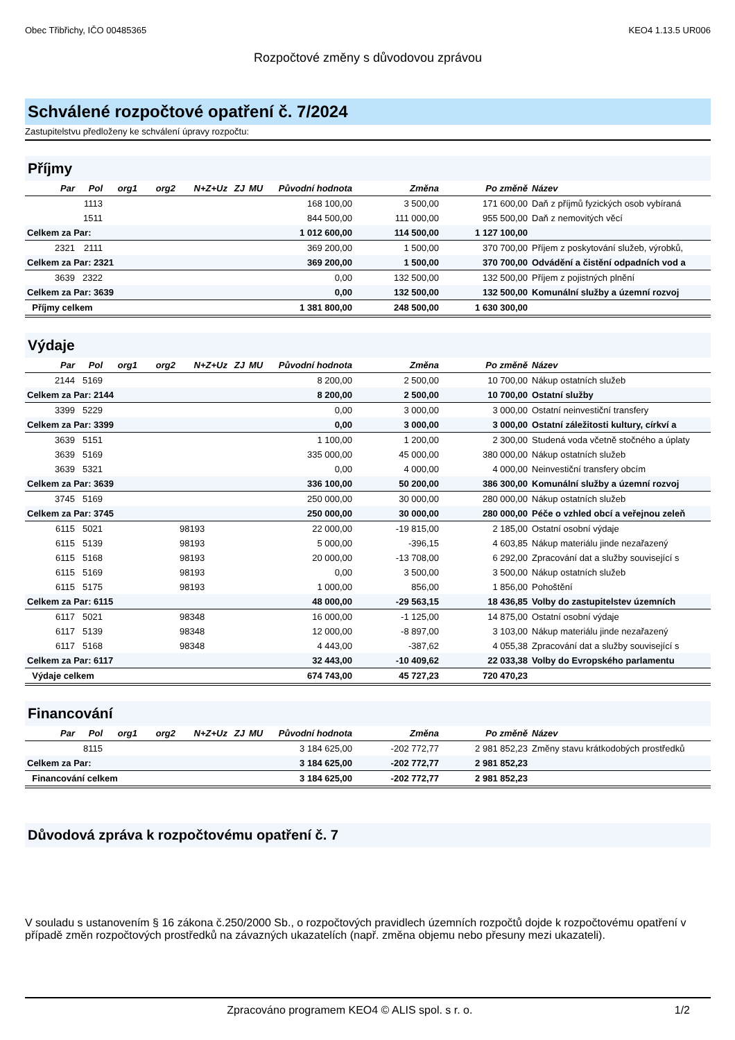Obec Třibřichy, IČO 00485365 KEO4 1.13.5 UR006
Rozpočtové změny s důvodovou zprávou
Schválené rozpočtové opatření č. 7/2024
Zastupitelstvu předloženy ke schválení úpravy rozpočtu:
Příjmy
| Par | Pol | org1 | org2 | N+Z+Uz | ZJ | MU | Původní hodnota | Změna | Po změně | Název |
| --- | --- | --- | --- | --- | --- | --- | --- | --- | --- | --- |
| | 1113 | | | | | | 168 100,00 | 3 500,00 | 171 600,00 | Daň z příjmů fyzických osob vybíraná |
| | 1511 | | | | | | 844 500,00 | 111 000,00 | 955 500,00 | Daň z nemovitých věcí |
| Celkem za Par: | | | | | | | 1 012 600,00 | 114 500,00 | 1 127 100,00 | |
| 2321 | 2111 | | | | | | 369 200,00 | 1 500,00 | 370 700,00 | Příjem z poskytování služeb, výrobků, |
| Celkem za Par: 2321 | | | | | | | 369 200,00 | 1 500,00 | 370 700,00 | Odvádění a čistění odpadních vod a |
| 3639 | 2322 | | | | | | 0,00 | 132 500,00 | 132 500,00 | Příjem z pojistných plnění |
| Celkem za Par: 3639 | | | | | | | 0,00 | 132 500,00 | 132 500,00 | Komunální služby a územní rozvoj |
| Příjmy celkem | | | | | | | 1 381 800,00 | 248 500,00 | 1 630 300,00 | |
Výdaje
| Par | Pol | org1 | org2 | N+Z+Uz | ZJ | MU | Původní hodnota | Změna | Po změně | Název |
| --- | --- | --- | --- | --- | --- | --- | --- | --- | --- | --- |
| 2144 | 5169 | | | | | | 8 200,00 | 2 500,00 | 10 700,00 | Nákup ostatních služeb |
| Celkem za Par: 2144 | | | | | | | 8 200,00 | 2 500,00 | 10 700,00 | Ostatní služby |
| 3399 | 5229 | | | | | | 0,00 | 3 000,00 | 3 000,00 | Ostatní neinvestiční transfery |
| Celkem za Par: 3399 | | | | | | | 0,00 | 3 000,00 | 3 000,00 | Ostatní záležitosti kultury, církví a |
| 3639 | 5151 | | | | | | 1 100,00 | 1 200,00 | 2 300,00 | Studená voda včetně stočného a úplaty |
| 3639 | 5169 | | | | | | 335 000,00 | 45 000,00 | 380 000,00 | Nákup ostatních služeb |
| 3639 | 5321 | | | | | | 0,00 | 4 000,00 | 4 000,00 | Neinvestiční transfery obcím |
| Celkem za Par: 3639 | | | | | | | 336 100,00 | 50 200,00 | 386 300,00 | Komunální služby a územní rozvoj |
| 3745 | 5169 | | | | | | 250 000,00 | 30 000,00 | 280 000,00 | Nákup ostatních služeb |
| Celkem za Par: 3745 | | | | | | | 250 000,00 | 30 000,00 | 280 000,00 | Péče o vzhled obcí a veřejnou zeleň |
| 6115 | 5021 | | | 98193 | | | 22 000,00 | -19 815,00 | 2 185,00 | Ostatní osobní výdaje |
| 6115 | 5139 | | | 98193 | | | 5 000,00 | -396,15 | 4 603,85 | Nákup materiálu jinde nezařazený |
| 6115 | 5168 | | | 98193 | | | 20 000,00 | -13 708,00 | 6 292,00 | Zpracování dat a služby související s |
| 6115 | 5169 | | | 98193 | | | 0,00 | 3 500,00 | 3 500,00 | Nákup ostatních služeb |
| 6115 | 5175 | | | 98193 | | | 1 000,00 | 856,00 | 1 856,00 | Pohoštění |
| Celkem za Par: 6115 | | | | | | | 48 000,00 | -29 563,15 | 18 436,85 | Volby do zastupitelstev územních |
| 6117 | 5021 | | | 98348 | | | 16 000,00 | -1 125,00 | 14 875,00 | Ostatní osobní výdaje |
| 6117 | 5139 | | | 98348 | | | 12 000,00 | -8 897,00 | 3 103,00 | Nákup materiálu jinde nezařazený |
| 6117 | 5168 | | | 98348 | | | 4 443,00 | -387,62 | 4 055,38 | Zpracování dat a služby související s |
| Celkem za Par: 6117 | | | | | | | 32 443,00 | -10 409,62 | 22 033,38 | Volby do Evropského parlamentu |
| Výdaje celkem | | | | | | | 674 743,00 | 45 727,23 | 720 470,23 | |
Financování
| Par | Pol | org1 | org2 | N+Z+Uz | ZJ | MU | Původní hodnota | Změna | Po změně | Název |
| --- | --- | --- | --- | --- | --- | --- | --- | --- | --- | --- |
| | 8115 | | | | | | 3 184 625,00 | -202 772,77 | 2 981 852,23 | Změny stavu krátkodobých prostředků |
| Celkem za Par: | | | | | | | 3 184 625,00 | -202 772,77 | 2 981 852,23 | |
| Financování celkem | | | | | | | 3 184 625,00 | -202 772,77 | 2 981 852,23 | |
Důvodová zpráva k rozpočtovému opatření č. 7
V souladu s ustanovením § 16 zákona č.250/2000 Sb., o rozpočtových pravidlech územních rozpočtů dojde k rozpočtovému opatření v případě změn rozpočtových prostředků na závazných ukazatelích (např. změna objemu nebo přesuny mezi ukazateli).
Zpracováno programem KEO4 © ALIS spol. s r. o. 1/2